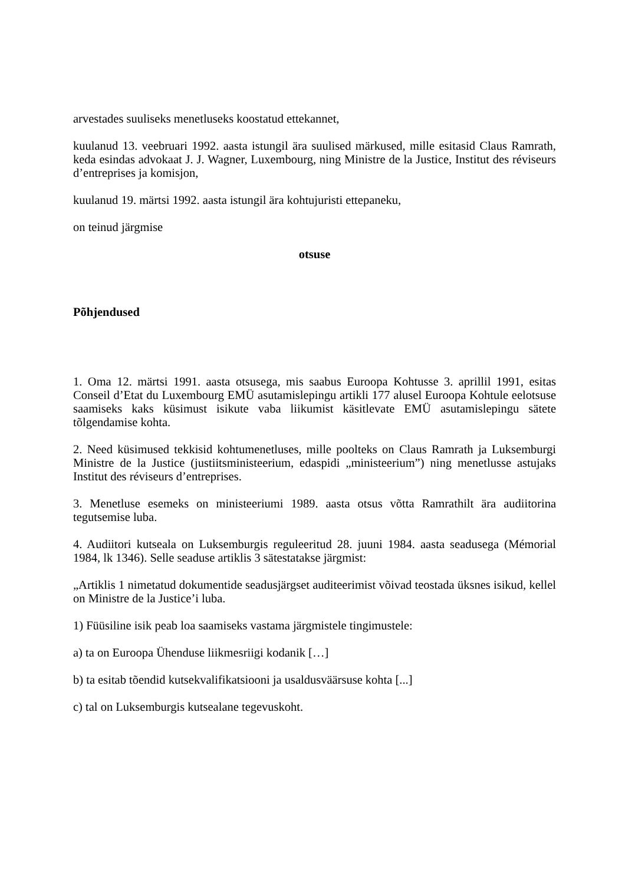arvestades suuliseks menetluseks koostatud ettekannet,
kuulanud 13. veebruari 1992. aasta istungil ära suulised märkused, mille esitasid Claus Ramrath, keda esindas advokaat J. J. Wagner, Luxembourg, ning Ministre de la Justice, Institut des réviseurs d’entreprises ja komisjon,
kuulanud 19. märtsi 1992. aasta istungil ära kohtujuristi ettepaneku,
on teinud järgmise
otsuse
Põhjendused
1. Oma 12. märtsi 1991. aasta otsusega, mis saabus Euroopa Kohtusse 3. aprillil 1991, esitas Conseil d’Etat du Luxembourg EMÜ asutamislepingu artikli 177 alusel Euroopa Kohtule eelotsuse saamiseks kaks küsimust isikute vaba liikumist käsitlevate EMÜ asutamislepingu sätete tõlgendamise kohta.
2. Need küsimused tekkisid kohtumenetluses, mille poolteks on Claus Ramrath ja Luksemburgi Ministre de la Justice (justiitsministeerium, edaspidi „ministeerium”) ning menetlusse astujaks Institut des réviseurs d’entreprises.
3. Menetluse esemeks on ministeeriumi 1989. aasta otsus võtta Ramrathilt ära audiitorina tegutsemise luba.
4. Audiitori kutseala on Luksemburgis reguleeritud 28. juuni 1984. aasta seadusega (Mémorial 1984, lk 1346). Selle seaduse artiklis 3 sätestatakse järgmist:
„Artiklis 1 nimetatud dokumentide seadusjärgset auditeerimist võivad teostada üksnes isikud, kellel on Ministre de la Justice’i luba.
1) Füüsiline isik peab loa saamiseks vastama järgmistele tingimustele:
a) ta on Euroopa Ühenduse liikmesriigi kodanik […]
b) ta esitab tõendid kutsekvalifikatsiooni ja usaldusväärsuse kohta [...]
c) tal on Luksemburgis kutsealane tegevuskoht.